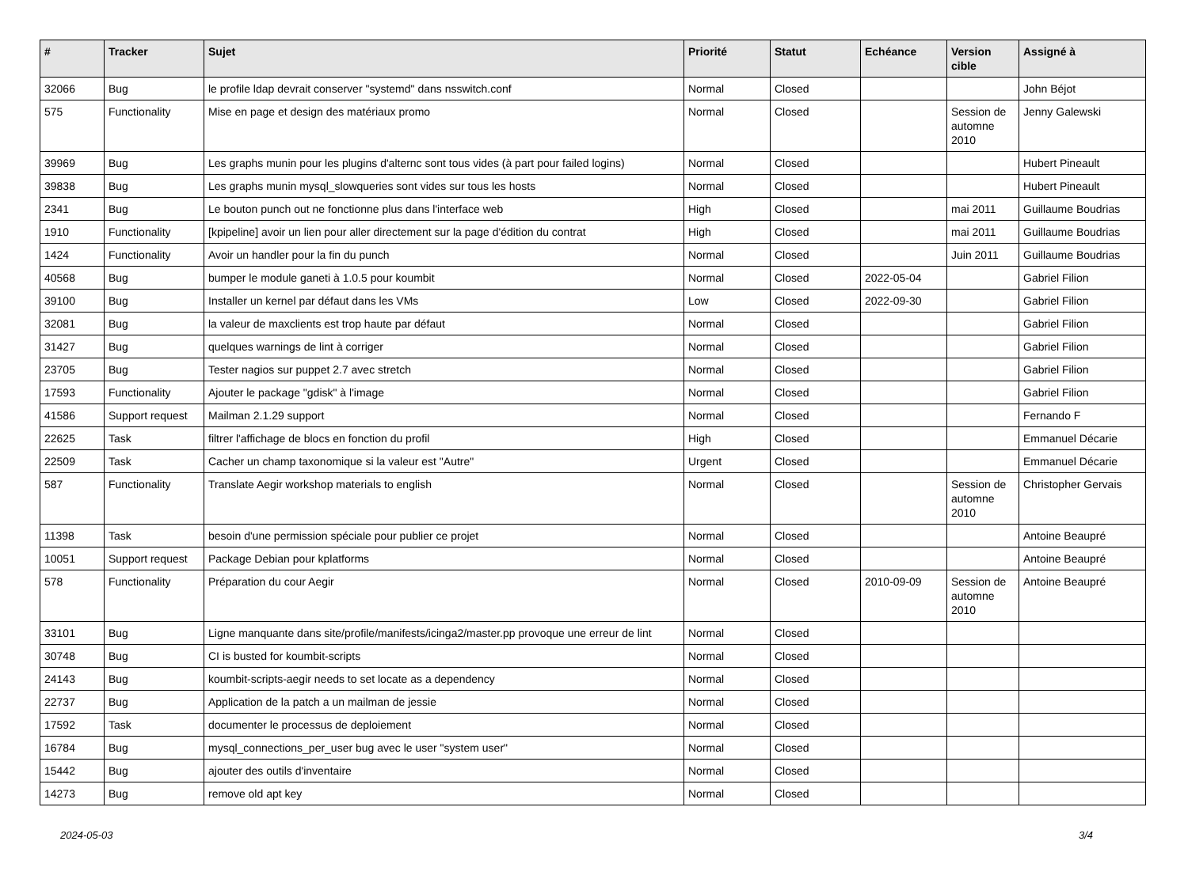| # | Tracker | Sujet | Priorité | Statut | Echéance | Version cible | Assigné à |
| --- | --- | --- | --- | --- | --- | --- | --- |
| 32066 | Bug | le profile ldap devrait conserver "systemd" dans nsswitch.conf | Normal | Closed | | | John Béjot |
| 575 | Functionality | Mise en page et design des matériaux promo | Normal | Closed | | Session de automne 2010 | Jenny Galewski |
| 39969 | Bug | Les graphs munin pour les plugins d'alternc sont tous vides (à part pour failed logins) | Normal | Closed | | | Hubert Pineault |
| 39838 | Bug | Les graphs munin mysql_slowqueries sont vides sur tous les hosts | Normal | Closed | | | Hubert Pineault |
| 2341 | Bug | Le bouton punch out ne fonctionne plus dans l'interface web | High | Closed | | mai 2011 | Guillaume Boudrias |
| 1910 | Functionality | [kpipeline] avoir un lien pour aller directement sur la page d'édition du contrat | High | Closed | | mai 2011 | Guillaume Boudrias |
| 1424 | Functionality | Avoir un handler pour la fin du punch | Normal | Closed | | Juin 2011 | Guillaume Boudrias |
| 40568 | Bug | bumper le module ganeti à 1.0.5 pour koumbit | Normal | Closed | 2022-05-04 | | Gabriel Filion |
| 39100 | Bug | Installer un kernel par défaut dans les VMs | Low | Closed | 2022-09-30 | | Gabriel Filion |
| 32081 | Bug | la valeur de maxclients est trop haute par défaut | Normal | Closed | | | Gabriel Filion |
| 31427 | Bug | quelques warnings de lint à corriger | Normal | Closed | | | Gabriel Filion |
| 23705 | Bug | Tester nagios sur puppet 2.7 avec stretch | Normal | Closed | | | Gabriel Filion |
| 17593 | Functionality | Ajouter le package "gdisk" à l'image | Normal | Closed | | | Gabriel Filion |
| 41586 | Support request | Mailman 2.1.29 support | Normal | Closed | | | Fernando F |
| 22625 | Task | filtrer l'affichage de blocs en fonction du profil | High | Closed | | | Emmanuel Décarie |
| 22509 | Task | Cacher un champ taxonomique si la valeur est "Autre" | Urgent | Closed | | | Emmanuel Décarie |
| 587 | Functionality | Translate Aegir workshop materials to english | Normal | Closed | | Session de automne 2010 | Christopher Gervais |
| 11398 | Task | besoin d'une permission spéciale pour publier ce projet | Normal | Closed | | | Antoine Beaupré |
| 10051 | Support request | Package Debian pour kplatforms | Normal | Closed | | | Antoine Beaupré |
| 578 | Functionality | Préparation du cour Aegir | Normal | Closed | 2010-09-09 | Session de automne 2010 | Antoine Beaupré |
| 33101 | Bug | Ligne manquante dans site/profile/manifests/icinga2/master.pp provoque une erreur de lint | Normal | Closed | | | |
| 30748 | Bug | CI is busted for koumbit-scripts | Normal | Closed | | | |
| 24143 | Bug | koumbit-scripts-aegir needs to set locate as a dependency | Normal | Closed | | | |
| 22737 | Bug | Application de la patch a un mailman de jessie | Normal | Closed | | | |
| 17592 | Task | documenter le processus de deploiement | Normal | Closed | | | |
| 16784 | Bug | mysql_connections_per_user bug avec le user "system user" | Normal | Closed | | | |
| 15442 | Bug | ajouter des outils d'inventaire | Normal | Closed | | | |
| 14273 | Bug | remove old apt key | Normal | Closed | | | |
2024-05-03 3/4